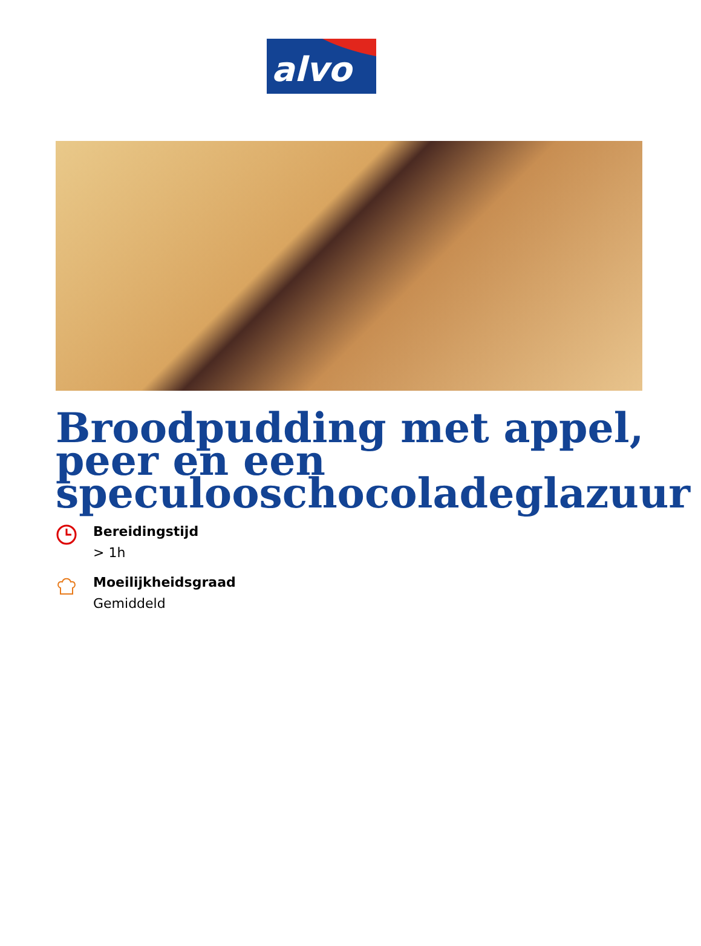alvo
Broodpudding met appel, peer en een speculooschocoladeglazuur
Bereidingstijd
> 1h
Moeilijkheidsgraad
Gemiddeld